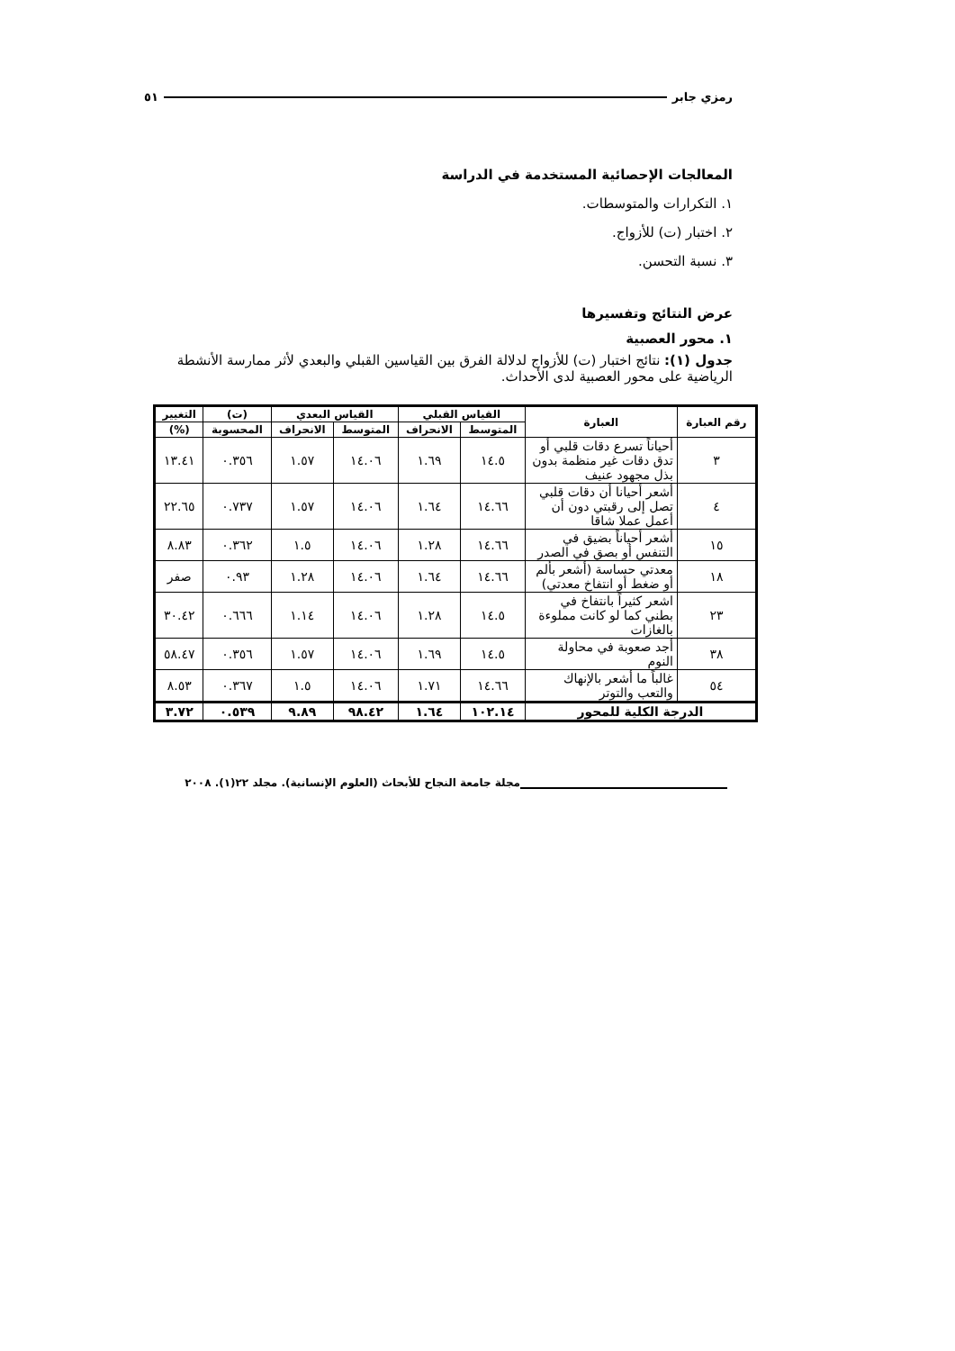رمزي جابر ٥١
المعالجات الإحصائية المستخدمة في الدراسة
١. التكرارات والمتوسطات.
٢. اختبار (ت) للأزواج.
٣. نسبة التحسن.
عرض النتائج وتفسيرها
١. محور العصبية
جدول (١): نتائج اختبار (ت) للأزواج لدلالة الفرق بين القياسين القبلي والبعدي لأثر ممارسة الأنشطة الرياضية على محور العصبية لدى الأحداث.
| رقم العبارة | العبارة | القياس القبلي | | القياس البعدي | | (ت) | التغيير |
| --- | --- | --- | --- | --- | --- | --- | --- |
| | | المتوسط | الانحراف | المتوسط | الانحراف | المحسوبة | (%) |
| ٣ | أحياناً تسرع دقات قلبي أو تدق دقات غير منظمة بدون بذل مجهود عنيف | ١٤.٥ | ١.٦٩ | ١٤.٠٦ | ١.٥٧ | ٠.٣٥٦ | ١٣.٤١ |
| ٤ | أشعر أحيانا أن دقات قلبي تصل إلى رقبتي دون أن أعمل عملا شاقا | ١٤.٦٦ | ١.٦٤ | ١٤.٠٦ | ١.٥٧ | ٠.٧٣٧ | ٢٢.٦٥ |
| ١٥ | أشعر أحياناً بضيق في التنفس أو بصق في الصدر | ١٤.٦٦ | ١.٢٨ | ١٤.٠٦ | ١.٥ | ٠.٣٦٢ | ٨.٨٣ |
| ١٨ | معدتي حساسة (أشعر بألم أو ضغط أو انتفاخ معدتي) | ١٤.٦٦ | ١.٦٤ | ١٤.٠٦ | ١.٢٨ | ٠.٩٣ | صفر |
| ٢٣ | اشعر كثيراً بانتفاخ في بطني كما لو كانت مملوءة بالغازات | ١٤.٥ | ١.٢٨ | ١٤.٠٦ | ١.١٤ | ٠.٦٦٦ | ٣٠.٤٢ |
| ٣٨ | أجد صعوبة في محاولة النوم | ١٤.٥ | ١.٦٩ | ١٤.٠٦ | ١.٥٧ | ٠.٣٥٦ | ٥٨.٤٧ |
| ٥٤ | غالباً ما أشعر بالإنهاك والتعب والتوتر | ١٤.٦٦ | ١.٧١ | ١٤.٠٦ | ١.٥ | ٠.٣٦٧ | ٨.٥٣ |
| الدرجة الكلية للمحور | | ١٠٢.١٤ | ١.٦٤ | ٩٨.٤٢ | ٩.٨٩ | ٠.٥٣٩ | ٣.٧٢ |
مجلة جامعة النجاح للأبحاث (العلوم الإنسانية). مجلد ٢٢(١). ٢٠٠٨